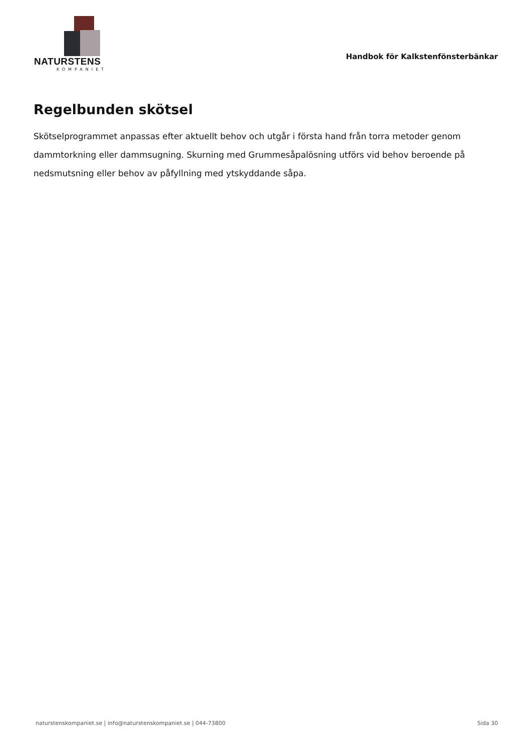NATURSTENS
KOMPANIET
Handbok för Kalkstenfönsterbänkar
Regelbunden skötsel
Skötselprogrammet anpassas efter aktuellt behov och utgår i första hand från torra metoder genom dammtorkning eller dammsugning. Skurning med Grummesåpalösning utförs vid behov beroende på nedsmutsning eller behov av påfyllning med ytskyddande såpa.
naturstenskompaniet.se | info@naturstenskompaniet.se | 044-73800 Sida 30